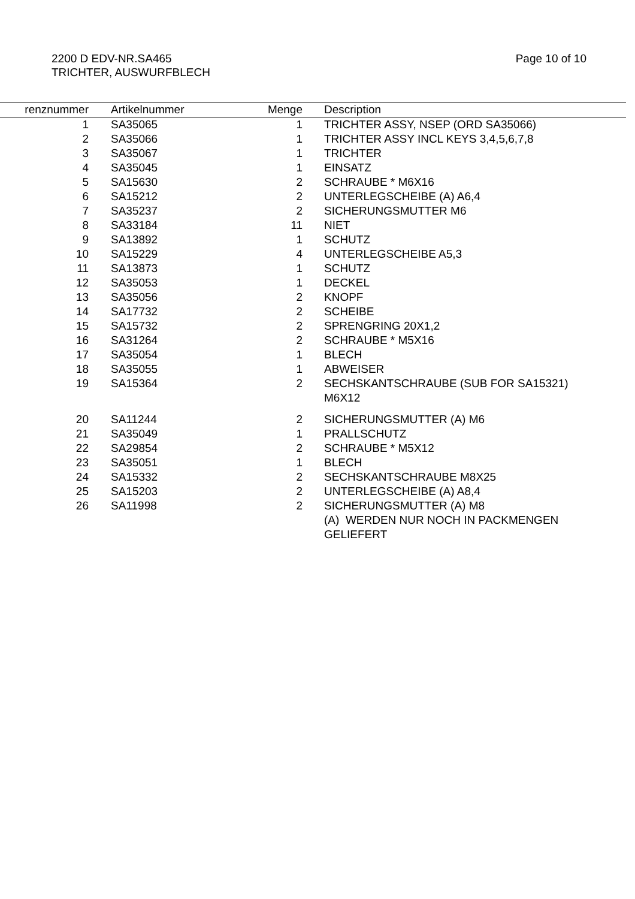2200 D EDV-NR.SA465
TRICHTER, AUSWURFBLECH
Page 10 of 10
| renznummer | | Artikelnummer | Menge | | Description |
| --- | --- | --- | --- | --- | --- |
| 1 | | SA35065 | 1 | | TRICHTER ASSY, NSEP (ORD SA35066) |
| 2 | | SA35066 | 1 | | TRICHTER ASSY INCL KEYS 3,4,5,6,7,8 |
| 3 | | SA35067 | 1 | | TRICHTER |
| 4 | | SA35045 | 1 | | EINSATZ |
| 5 | | SA15630 | 2 | | SCHRAUBE * M6X16 |
| 6 | | SA15212 | 2 | | UNTERLEGSCHEIBE (A) A6,4 |
| 7 | | SA35237 | 2 | | SICHERUNGSMUTTER M6 |
| 8 | | SA33184 | 11 | | NIET |
| 9 | | SA13892 | 1 | | SCHUTZ |
| 10 | | SA15229 | 4 | | UNTERLEGSCHEIBE A5,3 |
| 11 | | SA13873 | 1 | | SCHUTZ |
| 12 | | SA35053 | 1 | | DECKEL |
| 13 | | SA35056 | 2 | | KNOPF |
| 14 | | SA17732 | 2 | | SCHEIBE |
| 15 | | SA15732 | 2 | | SPRENGRING 20X1,2 |
| 16 | | SA31264 | 2 | | SCHRAUBE * M5X16 |
| 17 | | SA35054 | 1 | | BLECH |
| 18 | | SA35055 | 1 | | ABWEISER |
| 19 | | SA15364 | 2 | | SECHSKANTSCHRAUBE (SUB FOR SA15321) M6X12 |
| 20 | | SA11244 | 2 | | SICHERUNGSMUTTER (A) M6 |
| 21 | | SA35049 | 1 | | PRALLSCHUTZ |
| 22 | | SA29854 | 2 | | SCHRAUBE * M5X12 |
| 23 | | SA35051 | 1 | | BLECH |
| 24 | | SA15332 | 2 | | SECHSKANTSCHRAUBE M8X25 |
| 25 | | SA15203 | 2 | | UNTERLEGSCHEIBE (A) A8,4 |
| 26 | | SA11998 | 2 | | SICHERUNGSMUTTER (A) M8 (A) WERDEN NUR NOCH IN PACKMENGEN GELIEFERT |